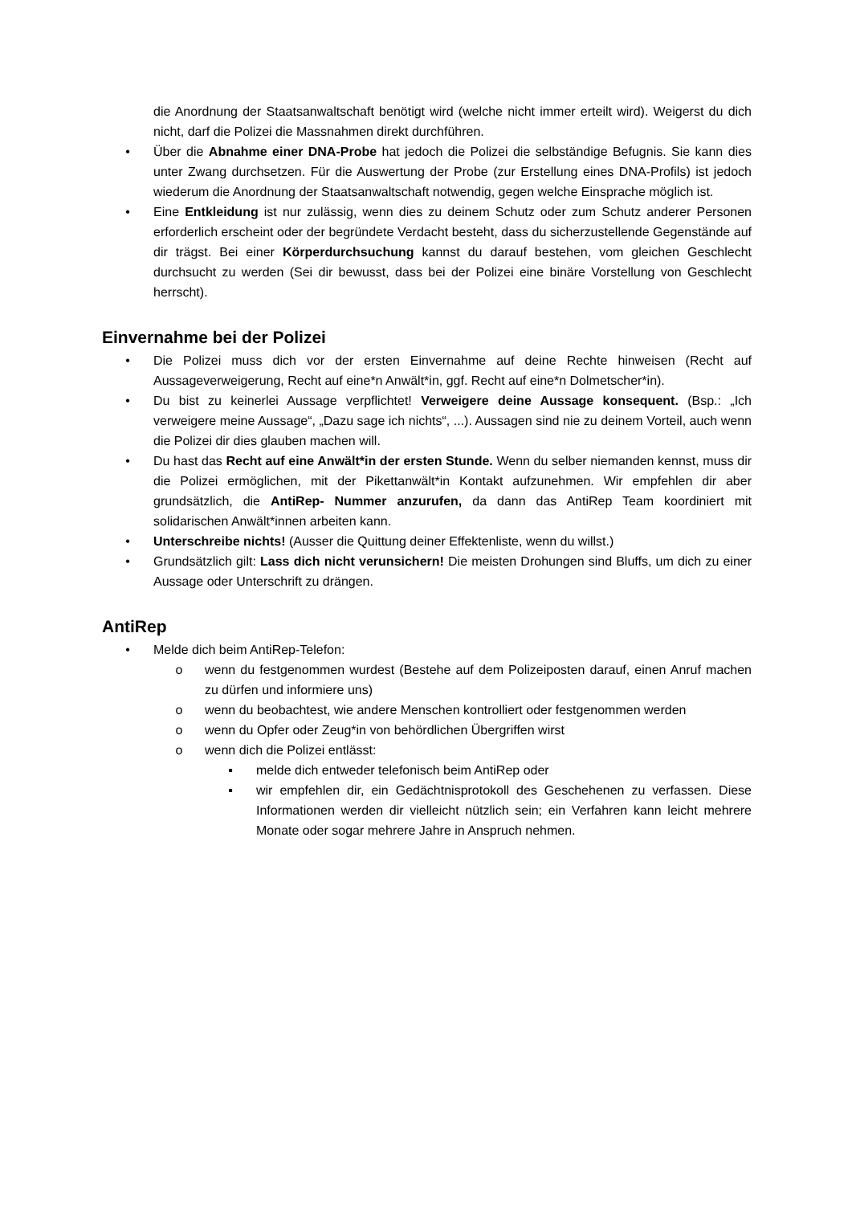die Anordnung der Staatsanwaltschaft benötigt wird (welche nicht immer erteilt wird). Weigerst du dich nicht, darf die Polizei die Massnahmen direkt durchführen.
• Über die Abnahme einer DNA-Probe hat jedoch die Polizei die selbständige Befugnis. Sie kann dies unter Zwang durchsetzen. Für die Auswertung der Probe (zur Erstellung eines DNA-Profils) ist jedoch wiederum die Anordnung der Staatsanwaltschaft notwendig, gegen welche Einsprache möglich ist.
• Eine Entkleidung ist nur zulässig, wenn dies zu deinem Schutz oder zum Schutz anderer Personen erforderlich erscheint oder der begründete Verdacht besteht, dass du sicherzustellende Gegenstände auf dir trägst. Bei einer Körperdurchsuchung kannst du darauf bestehen, vom gleichen Geschlecht durchsucht zu werden (Sei dir bewusst, dass bei der Polizei eine binäre Vorstellung von Geschlecht herrscht).
Einvernahme bei der Polizei
• Die Polizei muss dich vor der ersten Einvernahme auf deine Rechte hinweisen (Recht auf Aussageverweigerung, Recht auf eine*n Anwält*in, ggf. Recht auf eine*n Dolmetscher*in).
• Du bist zu keinerlei Aussage verpflichtet! Verweigere deine Aussage konsequent. (Bsp.: „Ich verweigere meine Aussage“, „Dazu sage ich nichts“, ...). Aussagen sind nie zu deinem Vorteil, auch wenn die Polizei dir dies glauben machen will.
• Du hast das Recht auf eine Anwält*in der ersten Stunde. Wenn du selber niemanden kennst, muss dir die Polizei ermöglichen, mit der Pikettanwält*in Kontakt aufzunehmen. Wir empfehlen dir aber grundsätzlich, die AntiRep- Nummer anzurufen, da dann das AntiRep Team koordiniert mit solidarischen Anwält*innen arbeiten kann.
• Unterschreibe nichts! (Ausser die Quittung deiner Effektenliste, wenn du willst.)
• Grundsätzlich gilt: Lass dich nicht verunsichern! Die meisten Drohungen sind Bluffs, um dich zu einer Aussage oder Unterschrift zu drängen.
AntiRep
• Melde dich beim AntiRep-Telefon:
o wenn du festgenommen wurdest (Bestehe auf dem Polizeiposten darauf, einen Anruf machen zu dürfen und informiere uns)
o wenn du beobachtest, wie andere Menschen kontrolliert oder festgenommen werden
o wenn du Opfer oder Zeug*in von behördlichen Übergriffen wirst
o wenn dich die Polizei entlässt:
▪ melde dich entweder telefonisch beim AntiRep oder
▪ wir empfehlen dir, ein Gedächtnisprotokoll des Geschehenen zu verfassen. Diese Informationen werden dir vielleicht nützlich sein; ein Verfahren kann leicht mehrere Monate oder sogar mehrere Jahre in Anspruch nehmen.